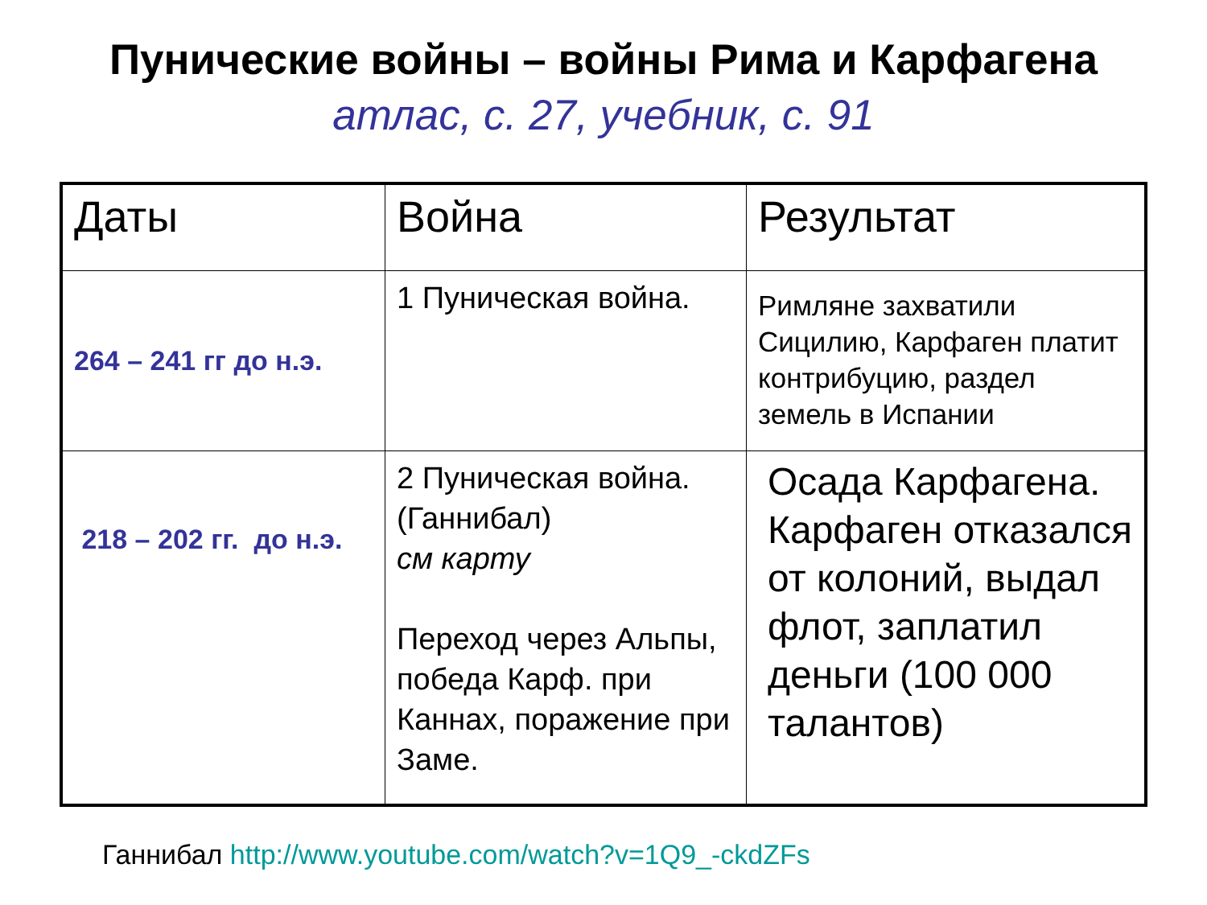Пунические войны – войны Рима и Карфагена
атлас, с. 27, учебник, с. 91
| Даты | Война | Результат |
| --- | --- | --- |
| 264 – 241 гг до н.э. | 1 Пуническая война. | Римляне захватили Сицилию, Карфаген платит контрибуцию, раздел земель в Испании |
| 218 – 202 гг. до н.э. | 2 Пуническая война. (Ганнибал) см карту Переход через Альпы, победа Карф. при Каннах, поражение при Заме. | Осада Карфагена. Карфаген отказался от колоний, выдал флот, заплатил деньги (100 000 талантов) |
Ганнибал http://www.youtube.com/watch?v=1Q9_-ckdZFs